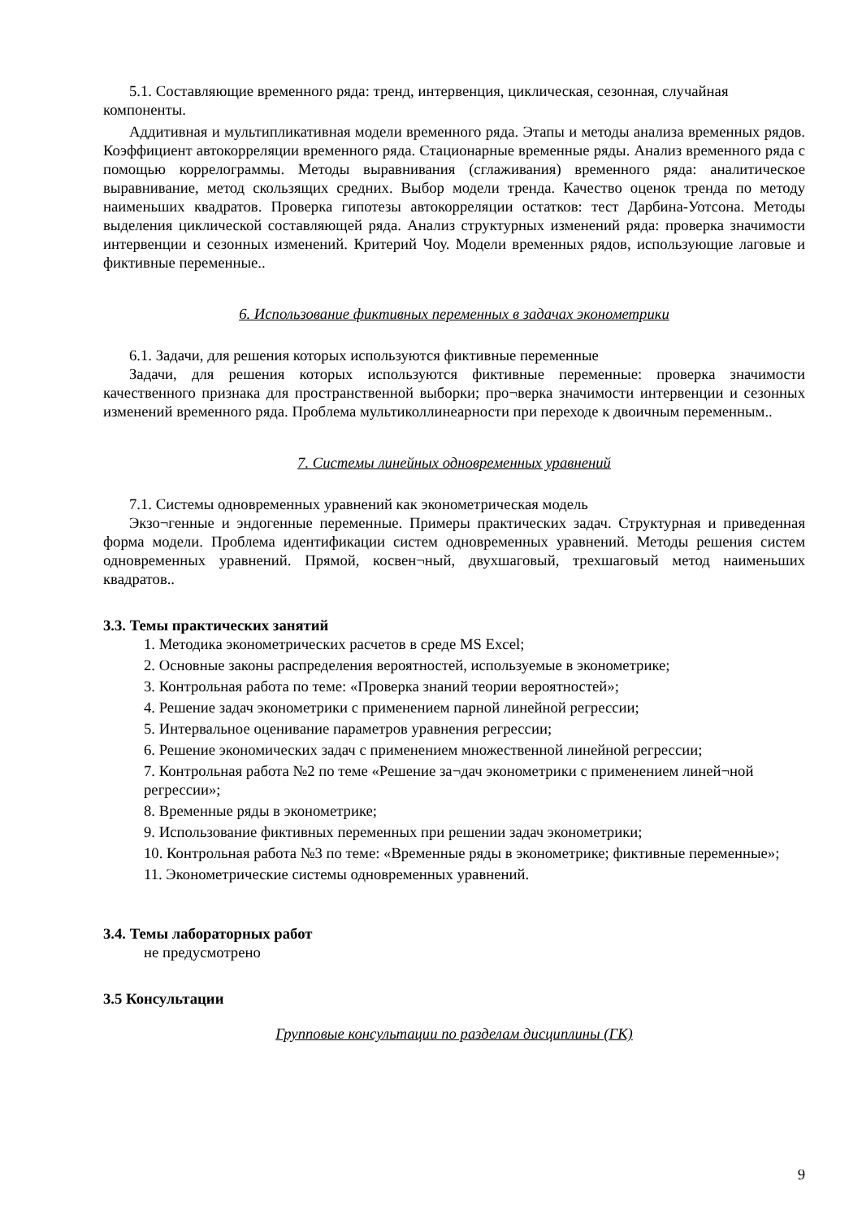5.1. Составляющие временного ряда: тренд, интервенция, циклическая, сезонная, случайная компоненты.
Аддитивная и мультипликативная модели временного ряда. Этапы и методы анализа временных рядов. Коэффициент автокорреляции временного ряда. Стационарные временные ряды. Анализ временного ряда с помощью коррелограммы. Методы выравнивания (сглаживания) временного ряда: аналитическое выравнивание, метод скользящих средних. Выбор модели тренда. Качество оценок тренда по методу наименьших квадратов. Проверка гипотезы автокорреляции остатков: тест Дарбина-Уотсона. Методы выделения циклической составляющей ряда. Анализ структурных изменений ряда: проверка значимости интервенции и сезонных изменений. Критерий Чоу. Модели временных рядов, использующие лаговые и фиктивные переменные..
6. Использование фиктивных переменных в задачах эконометрики
6.1. Задачи, для решения которых используются фиктивные переменные
Задачи, для решения которых используются фиктивные переменные: проверка значимости качественного признака для пространственной выборки; про¬верка значимости интервенции и сезонных изменений временного ряда. Проблема мультиколлинеарности при переходе к двоичным переменным..
7. Системы линейных одновременных уравнений
7.1. Системы одновременных уравнений как эконометрическая модель
Экзо¬генные и эндогенные переменные. Примеры практических задач. Структурная и приведенная форма модели. Проблема идентификации систем одновременных уравнений. Методы решения систем одновременных уравнений. Прямой, косвен¬ный, двухшаговый, трехшаговый метод наименьших квадратов..
3.3. Темы практических занятий
1. Методика эконометрических расчетов в среде MS Excel;
2. Основные законы распределения вероятностей, используемые в эконометрике;
3. Контрольная работа по теме: «Проверка знаний теории вероятностей»;
4. Решение задач эконометрики с применением парной линейной регрессии;
5. Интервальное оценивание параметров уравнения регрессии;
6. Решение экономических задач с применением множественной линейной регрессии;
7. Контрольная работа №2 по теме «Решение за¬дач эконометрики с применением линей¬ной регрессии»;
8. Временные ряды в эконометрике;
9. Использование фиктивных переменных при решении задач эконометрики;
10. Контрольная работа №3 по теме: «Временные ряды в эконометрике; фиктивные переменные»;
11. Эконометрические системы одновременных уравнений.
3.4. Темы лабораторных работ
не предусмотрено
3.5 Консультации
Групповые консультации по разделам дисциплины (ГК)
9